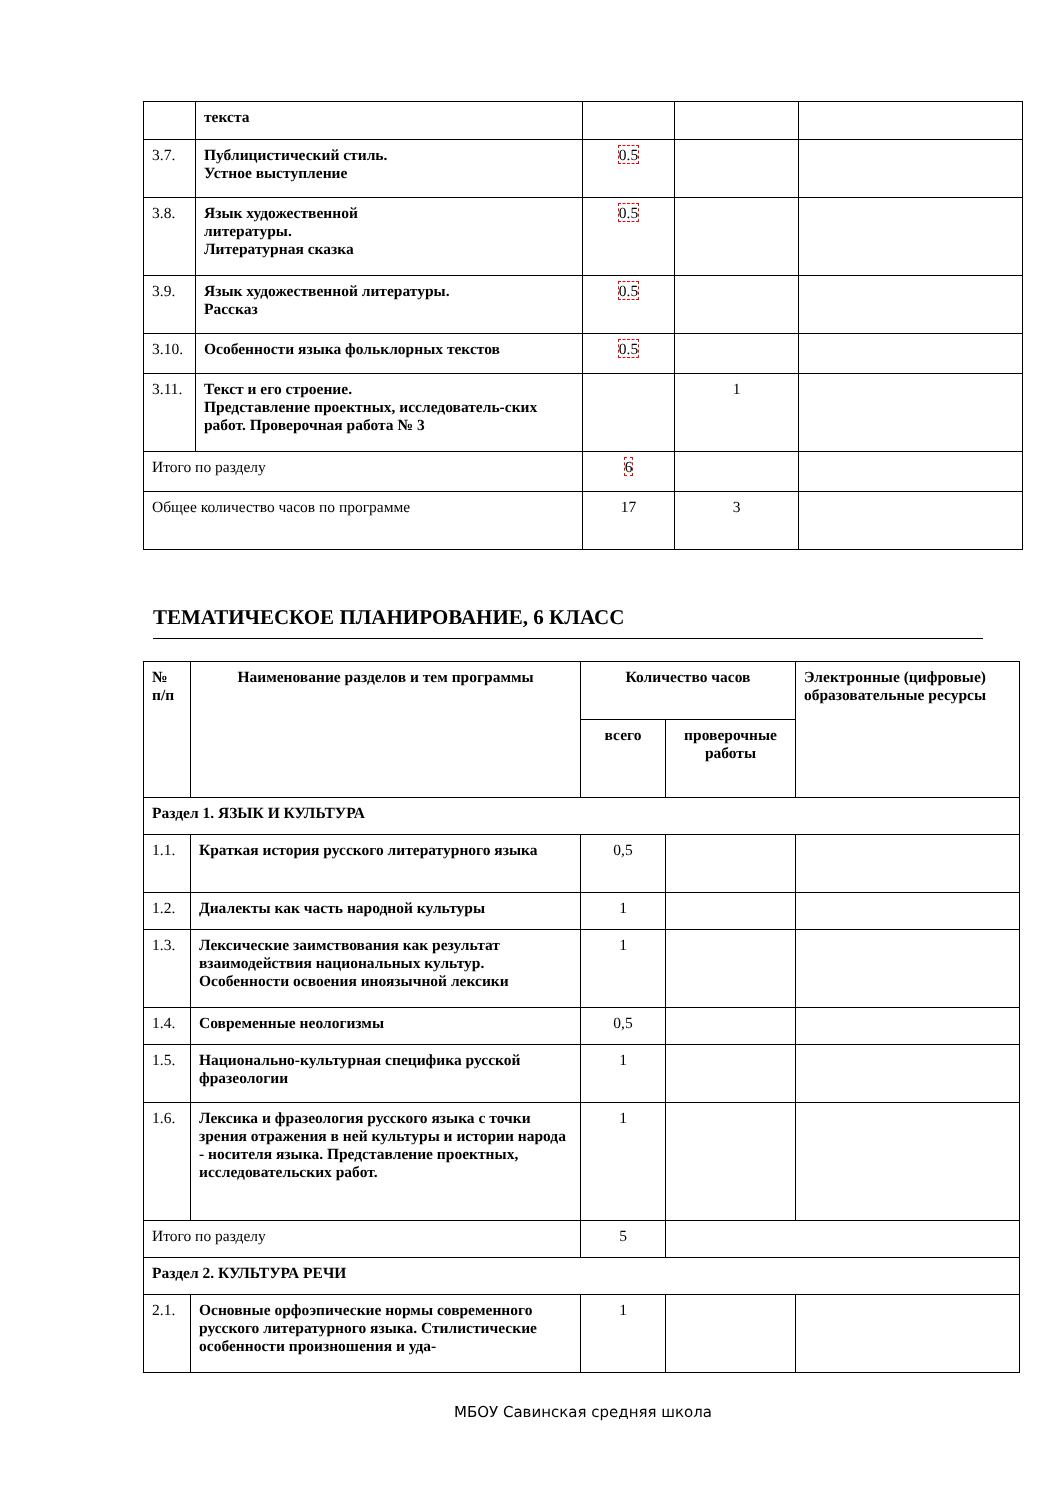| | текста | | | |
| 3.7. | Публицистический стиль. Устное выступление | 0.5 | | |
| 3.8. | Язык художественной литературы. Литературная сказка | 0.5 | | |
| 3.9. | Язык художественной литературы. Рассказ | 0.5 | | |
| 3.10. | Особенности языка фольклорных текстов | 0.5 | | |
| 3.11. | Текст и его строение. Представление проектных, исследователь-ских работ. Проверочная работа № 3 | | 1 | |
| Итого по разделу | | 6 | | |
| Общее количество часов по программе | | 17 | 3 | |
ТЕМАТИЧЕСКОЕ ПЛАНИРОВАНИЕ, 6 КЛАСС
| № п/п | Наименование разделов и тем программы | Количество часов | | Электронные (цифровые) образовательные ресурсы |
| --- | --- | --- | --- | --- |
| | | всего | проверочные работы | |
| Раздел 1. ЯЗЫК И КУЛЬТУРА | | | | |
| 1.1. | Краткая история русского литературного языка | 0,5 | | |
| 1.2. | Диалекты как часть народной культуры | 1 | | |
| 1.3. | Лексические заимствования как результат взаимодействия национальных культур. Особенности освоения иноязычной лексики | 1 | | |
| 1.4. | Современные неологизмы | 0,5 | | |
| 1.5. | Национально-культурная специфика русской фразеологии | 1 | | |
| 1.6. | Лексика и фразеология русского языка с точки зрения отражения в ней культуры и истории народа - носителя языка. Представление проектных, исследовательских работ. | 1 | | |
| Итого по разделу | | 5 | | |
| Раздел 2. КУЛЬТУРА РЕЧИ | | | | |
| 2.1. | Основные орфоэпические нормы современного русского литературного языка. Стилистические особенности произношения и уда- | 1 | | |
МБОУ Савинская средняя школа